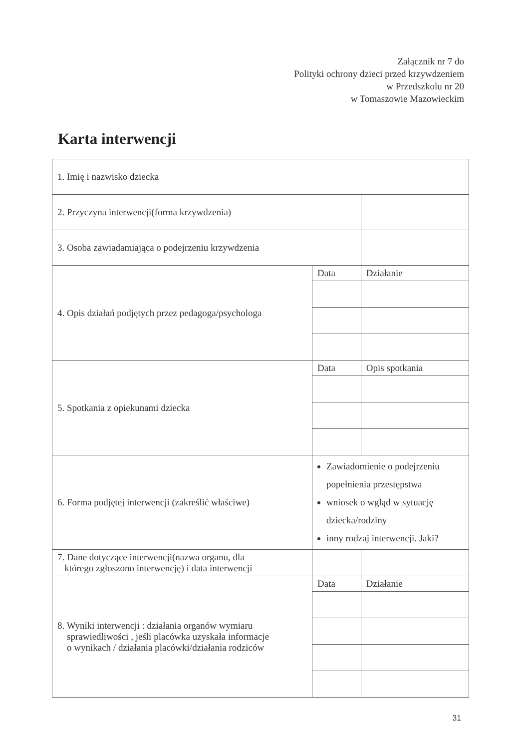Załącznik nr 7 do
Polityki ochrony dzieci przed krzywdzeniem
w Przedszkolu nr 20
w Tomaszowie Mazowieckim
Karta interwencji
| 1. Imię i nazwisko dziecka | | |
| 2. Przyczyna interwencji(forma krzywdzenia) | | |
| 3. Osoba zawiadamiająca o podejrzeniu krzywdzenia | | |
| 4. Opis działań podjętych przez pedagoga/psychologa | Data | Działanie |
| 5. Spotkania z opiekunami dziecka | Data | Opis spotkania |
| 6. Forma podjętej interwencji (zakreślić właściwe) | Zawiadomienie o podejrzeniu popełnienia przestępstwa wniosek o wgląd w sytuację dziecka/rodziny inny rodzaj interwencji. Jaki? | |
| 7. Dane dotyczące interwencji(nazwa organu, dla którego zgłoszono interwencję) i data interwencji | | |
| 8. Wyniki interwencji : działania organów wymiaru sprawiedliwości , jeśli placówka uzyskała informacje o wynikach / działania placówki/działania rodziców | Data | Działanie |
31